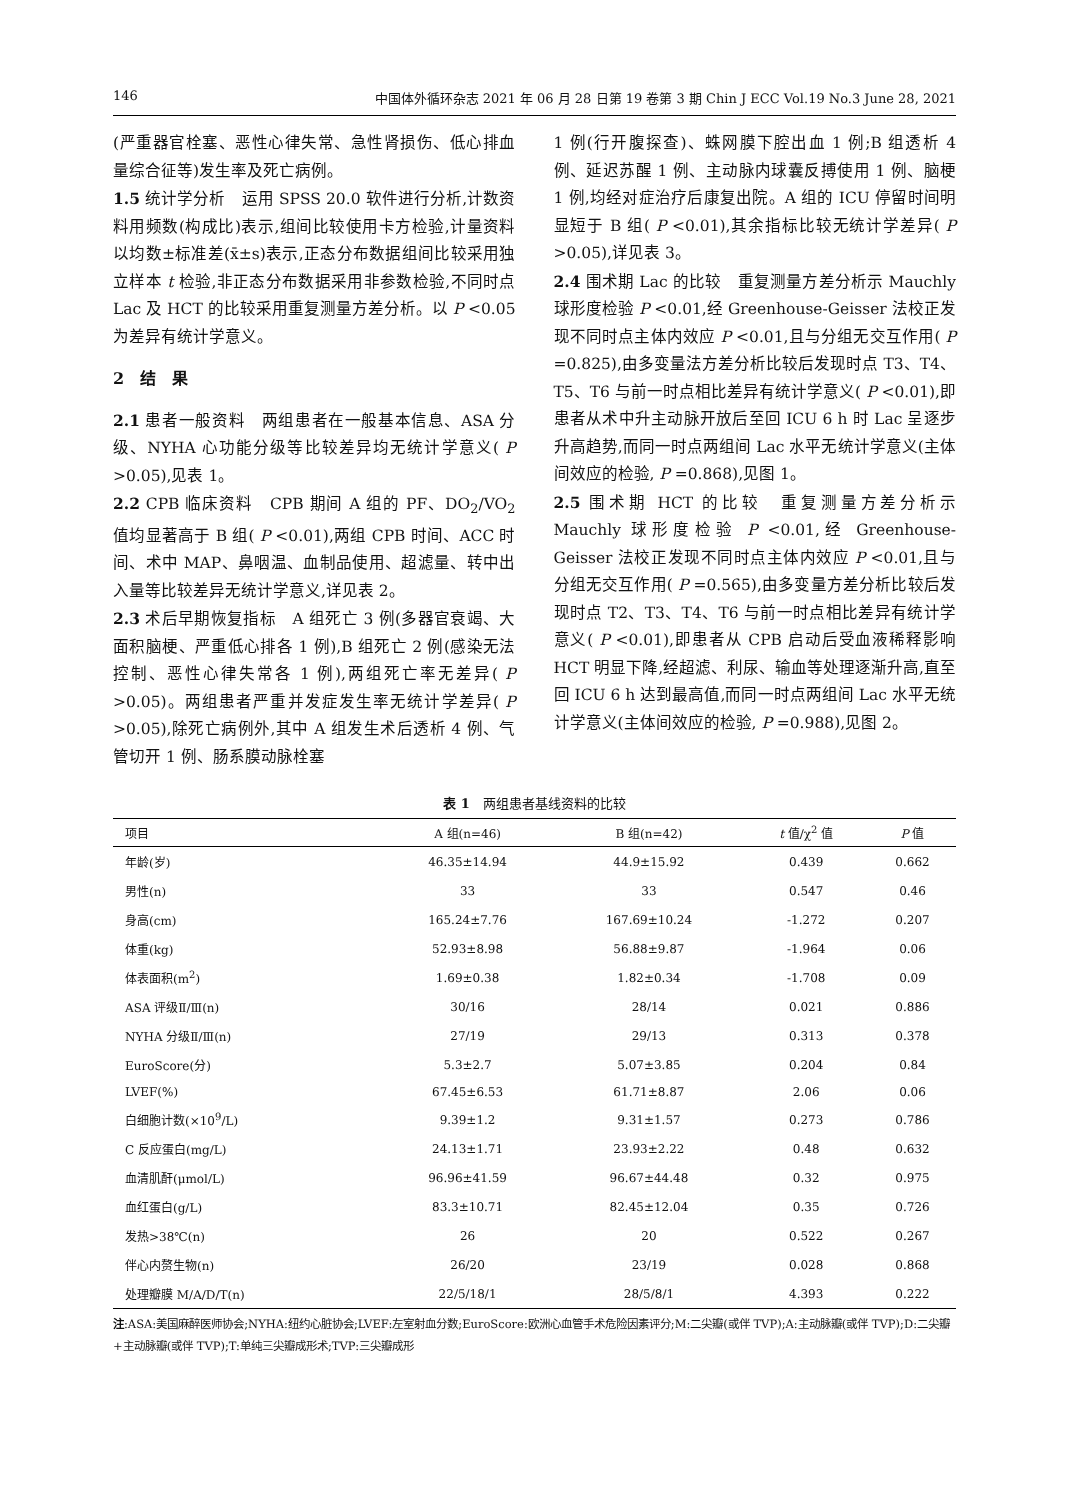146 中国体外循环杂志 2021 年 06 月 28 日第 19 卷第 3 期 Chin J ECC Vol.19 No.3 June 28, 2021
(严重器官栓塞、恶性心律失常、急性肾损伤、低心排血量综合征等)发生率及死亡病例。
1.5 统计学分析　运用 SPSS 20.0 软件进行分析,计数资料用频数(构成比)表示,组间比较使用卡方检验,计量资料以均数±标准差(x̄±s)表示,正态分布数据组间比较采用独立样本 t 检验,非正态分布数据采用非参数检验,不同时点 Lac 及 HCT 的比较采用重复测量方差分析。以 P <0.05 为差异有统计学意义。
2　结　果
2.1 患者一般资料　两组患者在一般基本信息、ASA 分级、NYHA 心功能分级等比较差异均无统计学意义( P >0.05),见表 1。
2.2 CPB 临床资料　CPB 期间 A 组的 PF、DO<sub>2</sub>/VO<sub>2</sub>值均显著高于 B 组( P <0.01),两组 CPB 时间、ACC 时间、术中 MAP、鼻咽温、血制品使用、超滤量、转中出入量等比较差异无统计学意义,详见表 2。
2.3 术后早期恢复指标　A 组死亡 3 例(多器官衰竭、大面积脑梗、严重低心排各 1 例),B 组死亡 2 例(感染无法控制、恶性心律失常各 1 例),两组死亡率无差异( P >0.05)。两组患者严重并发症发生率无统计学差异( P >0.05),除死亡病例外,其中 A 组发生术后透析 4 例、气管切开 1 例、肠系膜动脉栓塞
1 例(行开腹探查)、蛛网膜下腔出血 1 例;B 组透析 4 例、延迟苏醒 1 例、主动脉内球囊反搏使用 1 例、脑梗 1 例,均经对症治疗后康复出院。A 组的 ICU 停留时间明显短于 B 组( P <0.01),其余指标比较无统计学差异( P >0.05),详见表 3。
2.4 围术期 Lac 的比较　重复测量方差分析示 Mauchly 球形度检验 P <0.01,经 Greenhouse-Geisser 法校正发现不同时点主体内效应 P <0.01,且与分组无交互作用( P =0.825),由多变量法方差分析比较后发现时点 T3、T4、T5、T6 与前一时点相比差异有统计学意义( P <0.01),即患者从术中升主动脉开放后至回 ICU 6 h 时 Lac 呈逐步升高趋势,而同一时点两组间 Lac 水平无统计学意义(主体间效应的检验, P =0.868),见图 1。
2.5 围术期 HCT 的比较　重复测量方差分析示 Mauchly 球形度检验 P <0.01,经 Greenhouse-Geisser 法校正发现不同时点主体内效应 P <0.01,且与分组无交互作用( P =0.565),由多变量方差分析比较后发现时点 T2、T3、T4、T6 与前一时点相比差异有统计学意义( P <0.01),即患者从 CPB 启动后受血液稀释影响 HCT 明显下降,经超滤、利尿、输血等处理逐渐升高,直至回 ICU 6 h 达到最高值,而同一时点两组间 Lac 水平无统计学意义(主体间效应的检验, P =0.988),见图 2。
表 1　两组患者基线资料的比较
| 项目 | A 组(n=46) | B 组(n=42) | t 值/χ<sup>2</sup> 值 | P 值 |
| --- | --- | --- | --- | --- |
| 年龄(岁) | 46.35±14.94 | 44.9±15.92 | 0.439 | 0.662 |
| 男性(n) | 33 | 33 | 0.547 | 0.46 |
| 身高(cm) | 165.24±7.76 | 167.69±10.24 | -1.272 | 0.207 |
| 体重(kg) | 52.93±8.98 | 56.88±9.87 | -1.964 | 0.06 |
| 体表面积(m<sup>2</sup>) | 1.69±0.38 | 1.82±0.34 | -1.708 | 0.09 |
| ASA 评级Ⅱ/Ⅲ(n) | 30/16 | 28/14 | 0.021 | 0.886 |
| NYHA 分级Ⅱ/Ⅲ(n) | 27/19 | 29/13 | 0.313 | 0.378 |
| EuroScore(分) | 5.3±2.7 | 5.07±3.85 | 0.204 | 0.84 |
| LVEF(%) | 67.45±6.53 | 61.71±8.87 | 2.06 | 0.06 |
| 白细胞计数(×10<sup>9</sup>/L) | 9.39±1.2 | 9.31±1.57 | 0.273 | 0.786 |
| C 反应蛋白(mg/L) | 24.13±1.71 | 23.93±2.22 | 0.48 | 0.632 |
| 血清肌酐(μmol/L) | 96.96±41.59 | 96.67±44.48 | 0.32 | 0.975 |
| 血红蛋白(g/L) | 83.3±10.71 | 82.45±12.04 | 0.35 | 0.726 |
| 发热>38℃(n) | 26 | 20 | 0.522 | 0.267 |
| 伴心内赘生物(n) | 26/20 | 23/19 | 0.028 | 0.868 |
| 处理瓣膜 M/A/D/T(n) | 22/5/18/1 | 28/5/8/1 | 4.393 | 0.222 |
注:ASA:美国麻醉医师协会;NYHA:纽约心脏协会;LVEF:左室射血分数;EuroScore:欧洲心血管手术危险因素评分;M:二尖瓣(或伴 TVP);A:主动脉瓣(或伴 TVP);D:二尖瓣+主动脉瓣(或伴 TVP);T:单纯三尖瓣成形术;TVP:三尖瓣成形